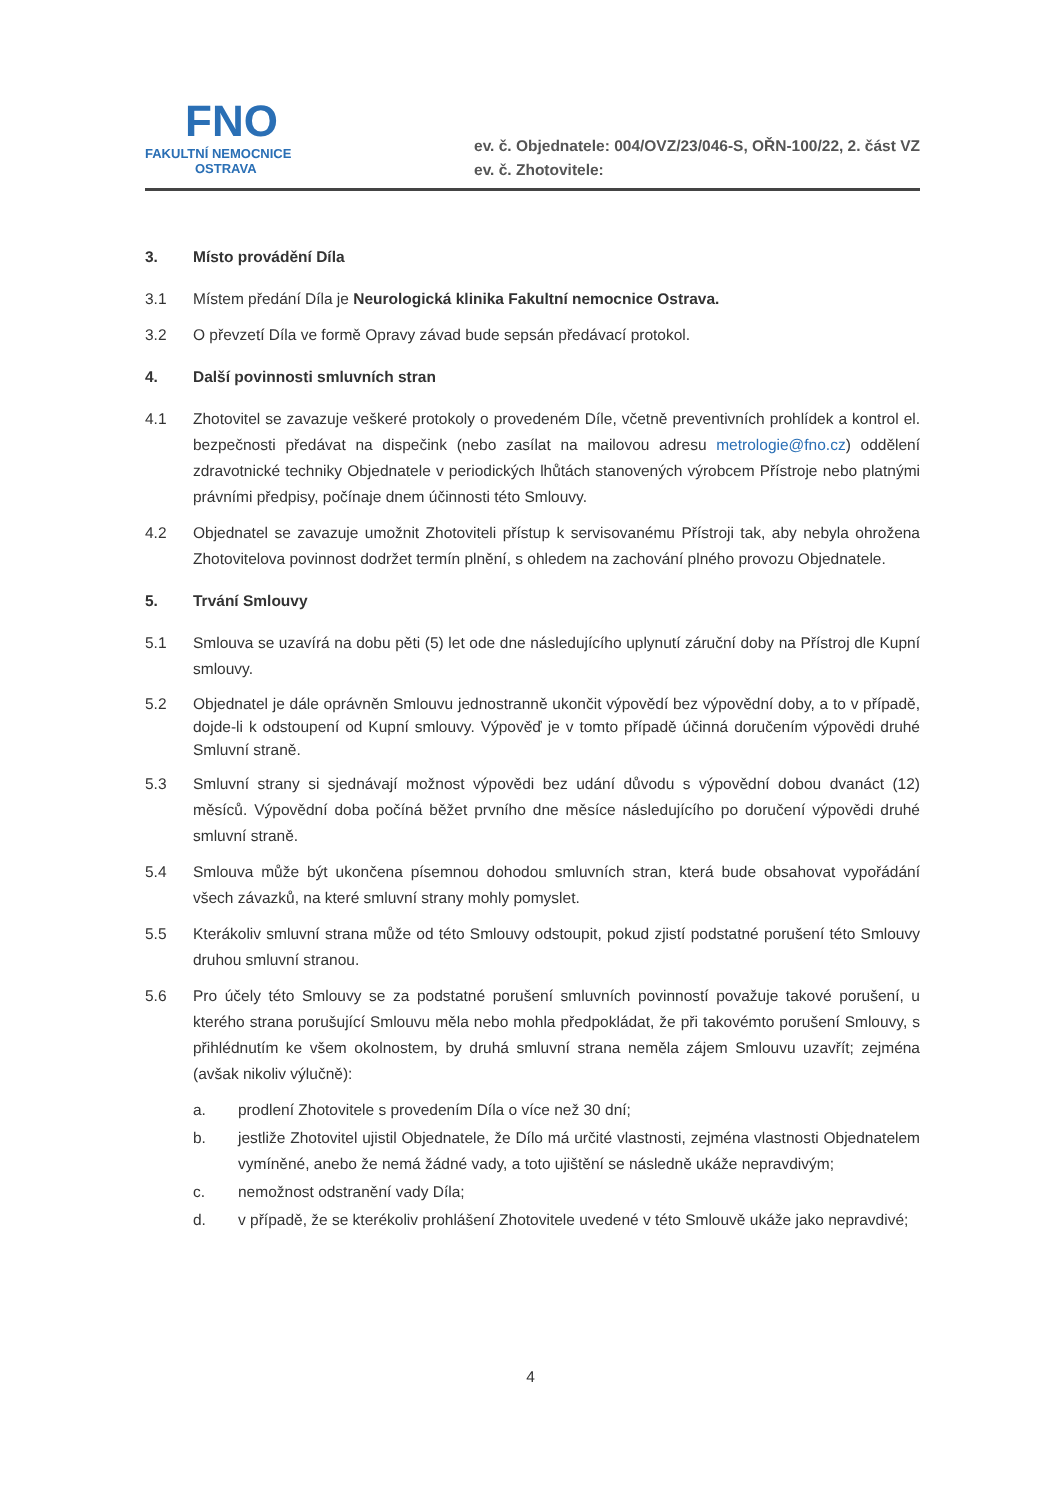FNO
FAKULTNÍ NEMOCNICE
OSTRAVA
ev. č. Objednatele: 004/OVZ/23/046-S, OŘN-100/22, 2. část VZ
ev. č. Zhotovitele:
3. Místo provádění Díla
3.1 Místem předání Díla je Neurologická klinika Fakultní nemocnice Ostrava.
3.2 O převzetí Díla ve formě Opravy závad bude sepsán předávací protokol.
4. Další povinnosti smluvních stran
4.1 Zhotovitel se zavazuje veškeré protokoly o provedeném Díle, včetně preventivních prohlídek a kontrol el. bezpečnosti předávat na dispečink (nebo zasílat na mailovou adresu metrologie@fno.cz) oddělení zdravotnické techniky Objednatele v periodických lhůtách stanovených výrobcem Přístroje nebo platnými právními předpisy, počínaje dnem účinnosti této Smlouvy.
4.2 Objednatel se zavazuje umožnit Zhotoviteli přístup k servisovanému Přístroji tak, aby nebyla ohrožena Zhotovitelova povinnost dodržet termín plnění, s ohledem na zachování plného provozu Objednatele.
5. Trvání Smlouvy
5.1 Smlouva se uzavírá na dobu pěti (5) let ode dne následujícího uplynutí záruční doby na Přístroj dle Kupní smlouvy.
5.2 Objednatel je dále oprávněn Smlouvu jednostranně ukončit výpovědí bez výpovědní doby, a to v případě, dojde-li k odstoupení od Kupní smlouvy. Výpověď je v tomto případě účinná doručením výpovědi druhé Smluvní straně.
5.3 Smluvní strany si sjednávají možnost výpovědi bez udání důvodu s výpovědní dobou dvanáct (12) měsíců. Výpovědní doba počíná běžet prvního dne měsíce následujícího po doručení výpovědi druhé smluvní straně.
5.4 Smlouva může být ukončena písemnou dohodou smluvních stran, která bude obsahovat vypořádání všech závazků, na které smluvní strany mohly pomyslet.
5.5 Kterákoliv smluvní strana může od této Smlouvy odstoupit, pokud zjistí podstatné porušení této Smlouvy druhou smluvní stranou.
5.6 Pro účely této Smlouvy se za podstatné porušení smluvních povinností považuje takové porušení, u kterého strana porušující Smlouvu měla nebo mohla předpokládat, že při takovémto porušení Smlouvy, s přihlédnutím ke všem okolnostem, by druhá smluvní strana neměla zájem Smlouvu uzavřít; zejména (avšak nikoliv výlučně):
a. prodlení Zhotovitele s provedením Díla o více než 30 dní;
b. jestliže Zhotovitel ujistil Objednatele, že Dílo má určité vlastnosti, zejména vlastnosti Objednatelem vymíněné, anebo že nemá žádné vady, a toto ujištění se následně ukáže nepravdivým;
c. nemožnost odstranění vady Díla;
d. v případě, že se kterékoliv prohlášení Zhotovitele uvedené v této Smlouvě ukáže jako nepravdivé;
4